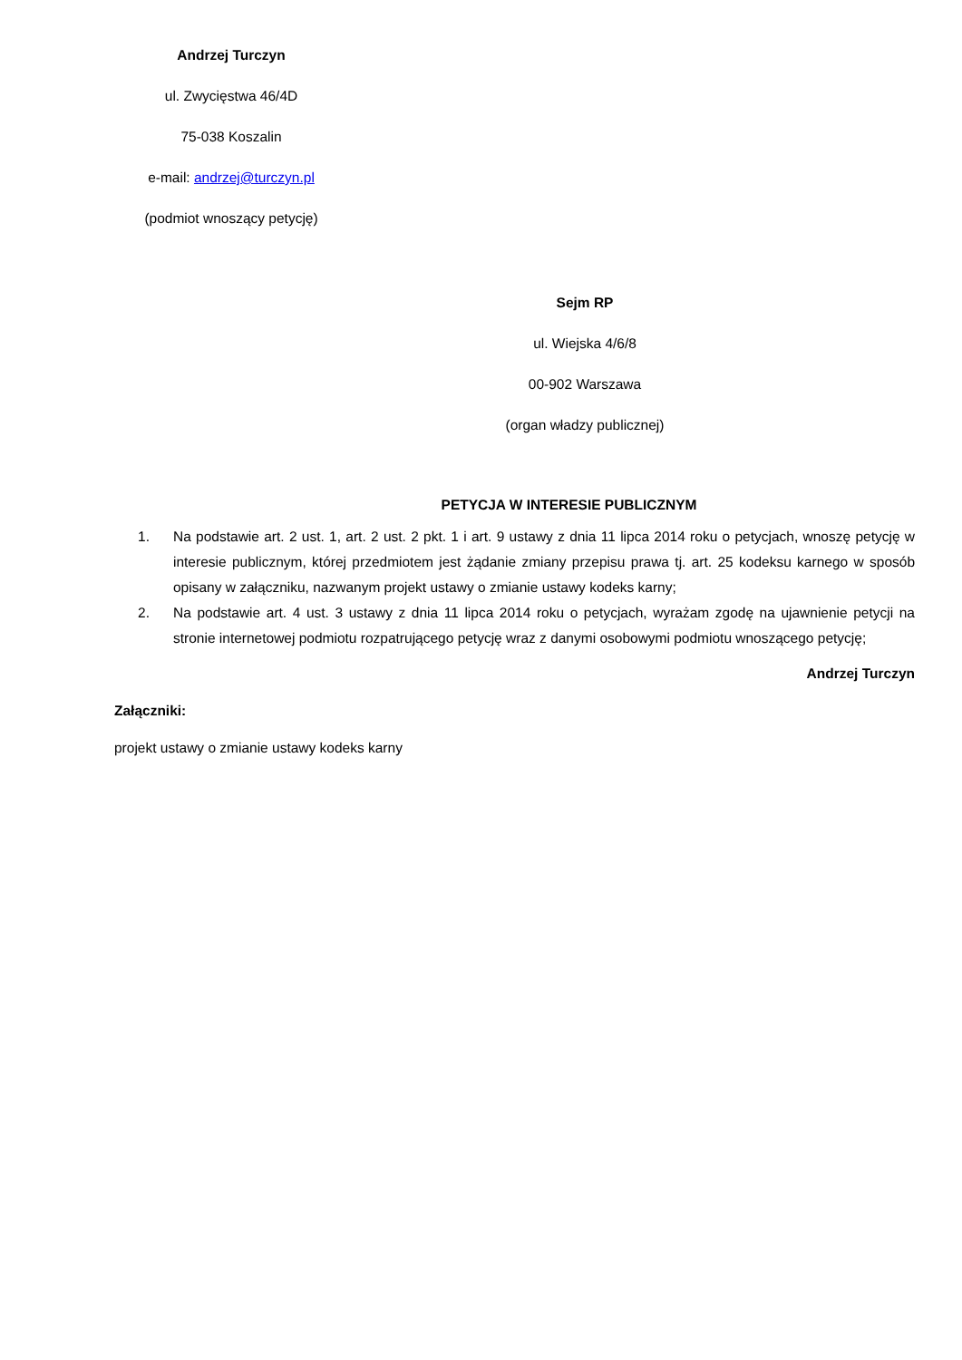Andrzej Turczyn
ul. Zwycięstwa 46/4D
75-038 Koszalin
e-mail: andrzej@turczyn.pl
(podmiot wnoszący petycję)
Sejm RP
ul. Wiejska 4/6/8
00-902 Warszawa
(organ władzy publicznej)
PETYCJA W INTERESIE PUBLICZNYM
1. Na podstawie art. 2 ust. 1, art. 2 ust. 2 pkt. 1 i art. 9 ustawy z dnia 11 lipca 2014 roku o petycjach, wnoszę petycję w interesie publicznym, której przedmiotem jest żądanie zmiany przepisu prawa tj. art. 25 kodeksu karnego w sposób opisany w załączniku, nazwanym projekt ustawy o zmianie ustawy kodeks karny;
2. Na podstawie art. 4 ust. 3 ustawy z dnia 11 lipca 2014 roku o petycjach, wyrażam zgodę na ujawnienie petycji na stronie internetowej podmiotu rozpatrującego petycję wraz z danymi osobowymi podmiotu wnoszącego petycję;
Andrzej Turczyn
Załączniki:
projekt ustawy o zmianie ustawy kodeks karny